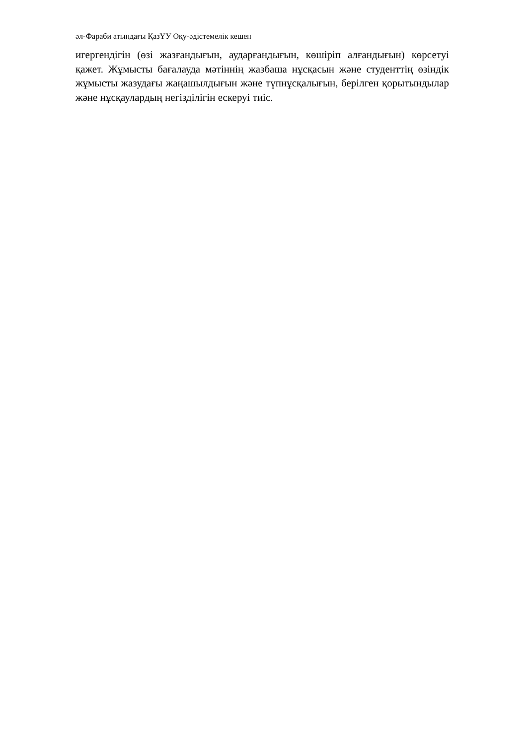әл-Фараби атындағы ҚазҰУ Оқу-әдістемелік кешен
игергендігін (өзі жазғандығын, аударғандығын, көшіріп алғандығын) көрсетуі қажет. Жұмысты бағалауда мәтіннің жазбаша нұсқасын және студенттің өзіндік жұмысты жазудағы жаңашылдығын және түпнұсқалығын, берілген қорытындылар және нұсқаулардың негізділігін ескеруі тиіс.